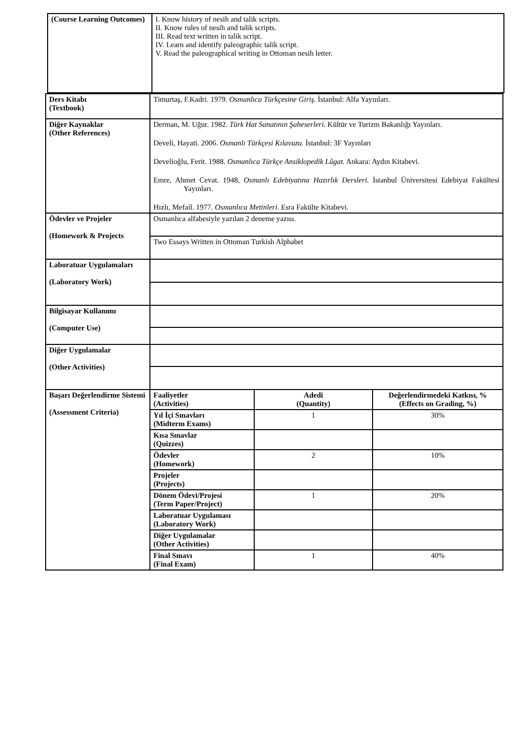| (Course Learning Outcomes) | I. Know history of nesih and talik scripts. II. Know rules of nesih and talik scripts. III. Read text written in talik script. IV. Learn and identify paleographic talik script. V. Read the paleographical writing in Ottoman nesih letter. |
| Ders Kitabı (Textbook) | Timurtaş, F.Kadri. 1979. Osmanlıca Türkçesine Giriş. İstanbul: Alfa Yayınları. | | |
| Diğer Kaynaklar (Other References) | Derman, M. Uğur. 1982. Türk Hat Sanatının Şaheserleri . Kültür ve Turizm Bakanlığı Yayınları. Develi, Hayati. 2006. Osmanlı Türkçesi Kılavuzu. İstanbul: 3F Yayınları Develioğlu, Ferit. 1988. Osmanlıca Türkçe Ansiklopedik Lûgat. Ankara: Aydın Kitabevi. Emre, Ahmet Cevat. 1948, Osmanlı Edebiyatına Hazırlık Dersleri. İstanbul Üniversitesi Edebiyat Fakültesi Yayınları. Hızlı, Mefail. 1977. Osmanlıca Metinleri . Esra Fakülte Kitabevi. | | |
| Ödevler ve Projeler (Homework & Projects | Osmanlıca alfabesiyle yazılan 2 deneme yazısı. | | |
| | Two Essays Written in Ottoman Turkish Alphabet | | |
| Laboratuar Uygulamaları (Laboratory Work) | | | |
| Bilgisayar Kullanımı (Computer Use) | | | |
| Diğer Uygulamalar (Other Activities) | | | |
| Başarı Değerlendirme Sistemi (Assessment Criteria) | Faaliyetler (Activities) | Adedi (Quantity) | Değerlendirmedeki Katkısı, % (Effects on Grading, %) |
| | Yıl İçi Sınavları (Midterm Exams) | 1 | 30% |
| | Kısa Sınavlar (Quizzes) | | |
| | Ödevler (Homework) | 2 | 10% |
| | Projeler (Projects) | | |
| | Dönem Ödevi/Projesi (Term Paper/Project) | 1 | 20% |
| | Laboratuar Uygulaması (Laboratory Work) | | |
| | Diğer Uygulamalar (Other Activities) | | |
| | Final Sınavı (Final Exam) | 1 | 40% |